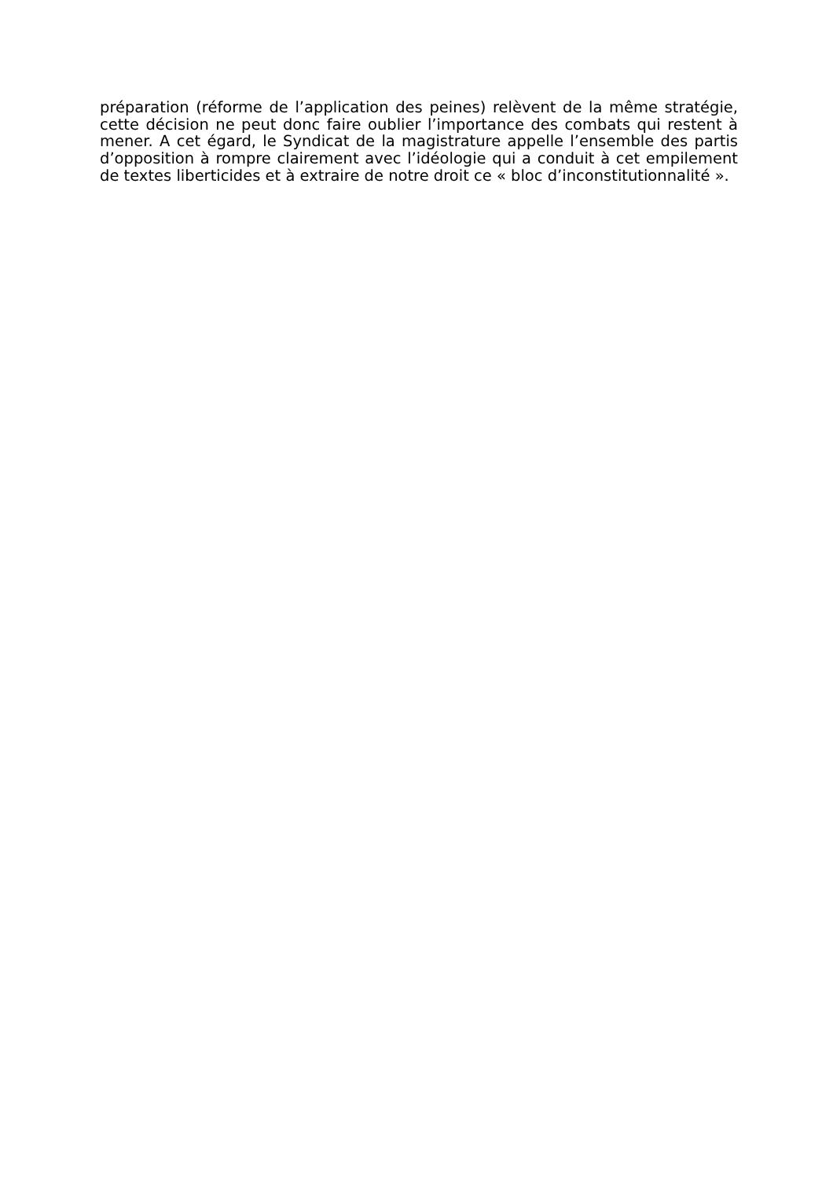préparation (réforme de l’application des peines) relèvent de la même stratégie, cette décision ne peut donc faire oublier l’importance des combats qui restent à mener. A cet égard, le Syndicat de la magistrature appelle l’ensemble des partis d’opposition à rompre clairement avec l’idéologie qui a conduit à cet empilement de textes liberticides et à extraire de notre droit ce « bloc d’inconstitutionnalité ».